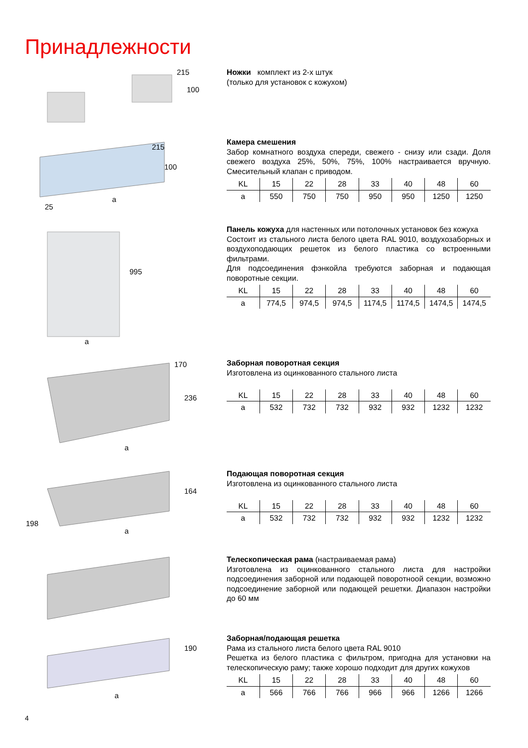Принадлежности
215
100
Ножки комплект из 2-х штук
(только для установок с кожухом)
215
100
25
a
Камера смешения
Забор комнатного воздуха спереди, свежего - снизу или сзади. Доля свежего воздуха 25%, 50%, 75%, 100% настраивается вручную. Смесительный клапан с приводом.
| KL | 15 | 22 | 28 | 33 | 40 | 48 | 60 |
| a | 550 | 750 | 750 | 950 | 950 | 1250 | 1250 |
995
a
Панель кожуха для настенных или потолочных установок без кожуха
Состоит из стального листа белого цвета RAL 9010, воздухозаборных и воздухоподающих решеток из белого пластика со встроенными фильтрами.
Для подсоединения фэнкойла требуются заборная и подающая поворотные секции.
| KL | 15 | 22 | 28 | 33 | 40 | 48 | 60 |
| a | 774,5 | 974,5 | 974,5 | 1174,5 | 1174,5 | 1474,5 | 1474,5 |
170
236
a
Заборная поворотная секция
Изготовлена из оцинкованного стального листа
| KL | 15 | 22 | 28 | 33 | 40 | 48 | 60 |
| a | 532 | 732 | 732 | 932 | 932 | 1232 | 1232 |
164
198
a
Подающая поворотная секция
Изготовлена из оцинкованного стального листа
| KL | 15 | 22 | 28 | 33 | 40 | 48 | 60 |
| a | 532 | 732 | 732 | 932 | 932 | 1232 | 1232 |
Телескопическая рама (настраиваемая рама)
Изготовлена из оцинкованного стального листа для настройки подсоединения заборной или подающей поворотноой секции, возможно подсоединение заборной или подающей решетки. Диапазон настройки до 60 мм
190
a
Заборная/подающая решетка
Рама из стального листа белого цвета RAL 9010
Решетка из белого пластика с фильтром, пригодна для установки на телескопическую раму; также хорошо подходит для других кожухов
| KL | 15 | 22 | 28 | 33 | 40 | 48 | 60 |
| a | 566 | 766 | 766 | 966 | 966 | 1266 | 1266 |
4